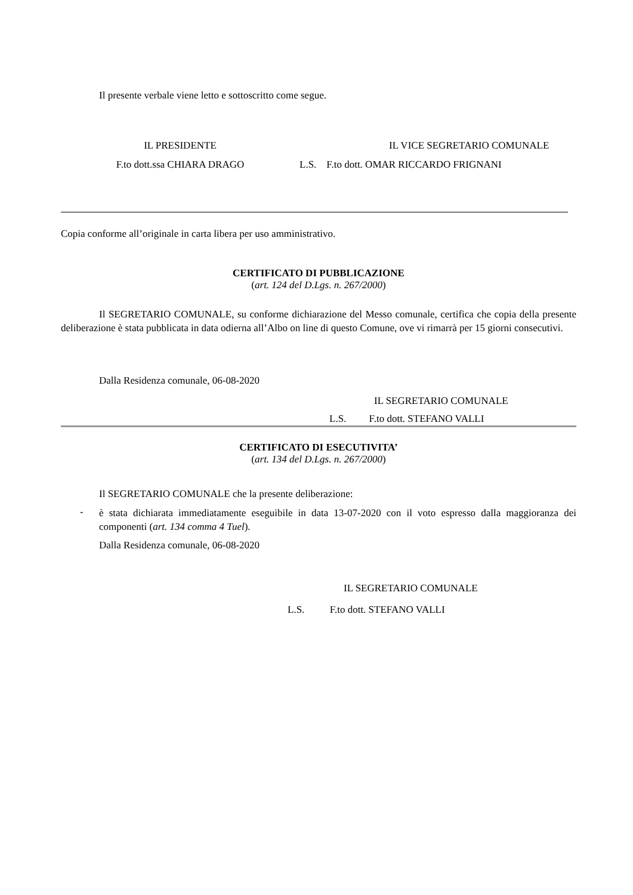Il presente verbale viene letto e sottoscritto come segue.
IL PRESIDENTE
F.to dott.ssa CHIARA DRAGO
IL VICE SEGRETARIO COMUNALE
L.S. F.to dott. OMAR RICCARDO FRIGNANI
Copia conforme all’originale in carta libera per uso amministrativo.
CERTIFICATO DI PUBBLICAZIONE
(art. 124 del D.Lgs. n. 267/2000)
Il SEGRETARIO COMUNALE, su conforme dichiarazione del Messo comunale, certifica che copia della presente deliberazione è stata pubblicata in data odierna all’Albo on line di questo Comune, ove vi rimarrà per 15 giorni consecutivi.
Dalla Residenza comunale, 06-08-2020
IL SEGRETARIO COMUNALE
L.S. F.to dott. STEFANO VALLI
CERTIFICATO DI ESECUTIVITA’
(art. 134 del D.Lgs. n. 267/2000)
Il SEGRETARIO COMUNALE che la presente deliberazione:
-
è stata dichiarata immediatamente eseguibile in data 13-07-2020 con il voto espresso dalla maggioranza dei componenti (art. 134 comma 4 Tuel).
Dalla Residenza comunale, 06-08-2020
IL SEGRETARIO COMUNALE
L.S. F.to dott. STEFANO VALLI